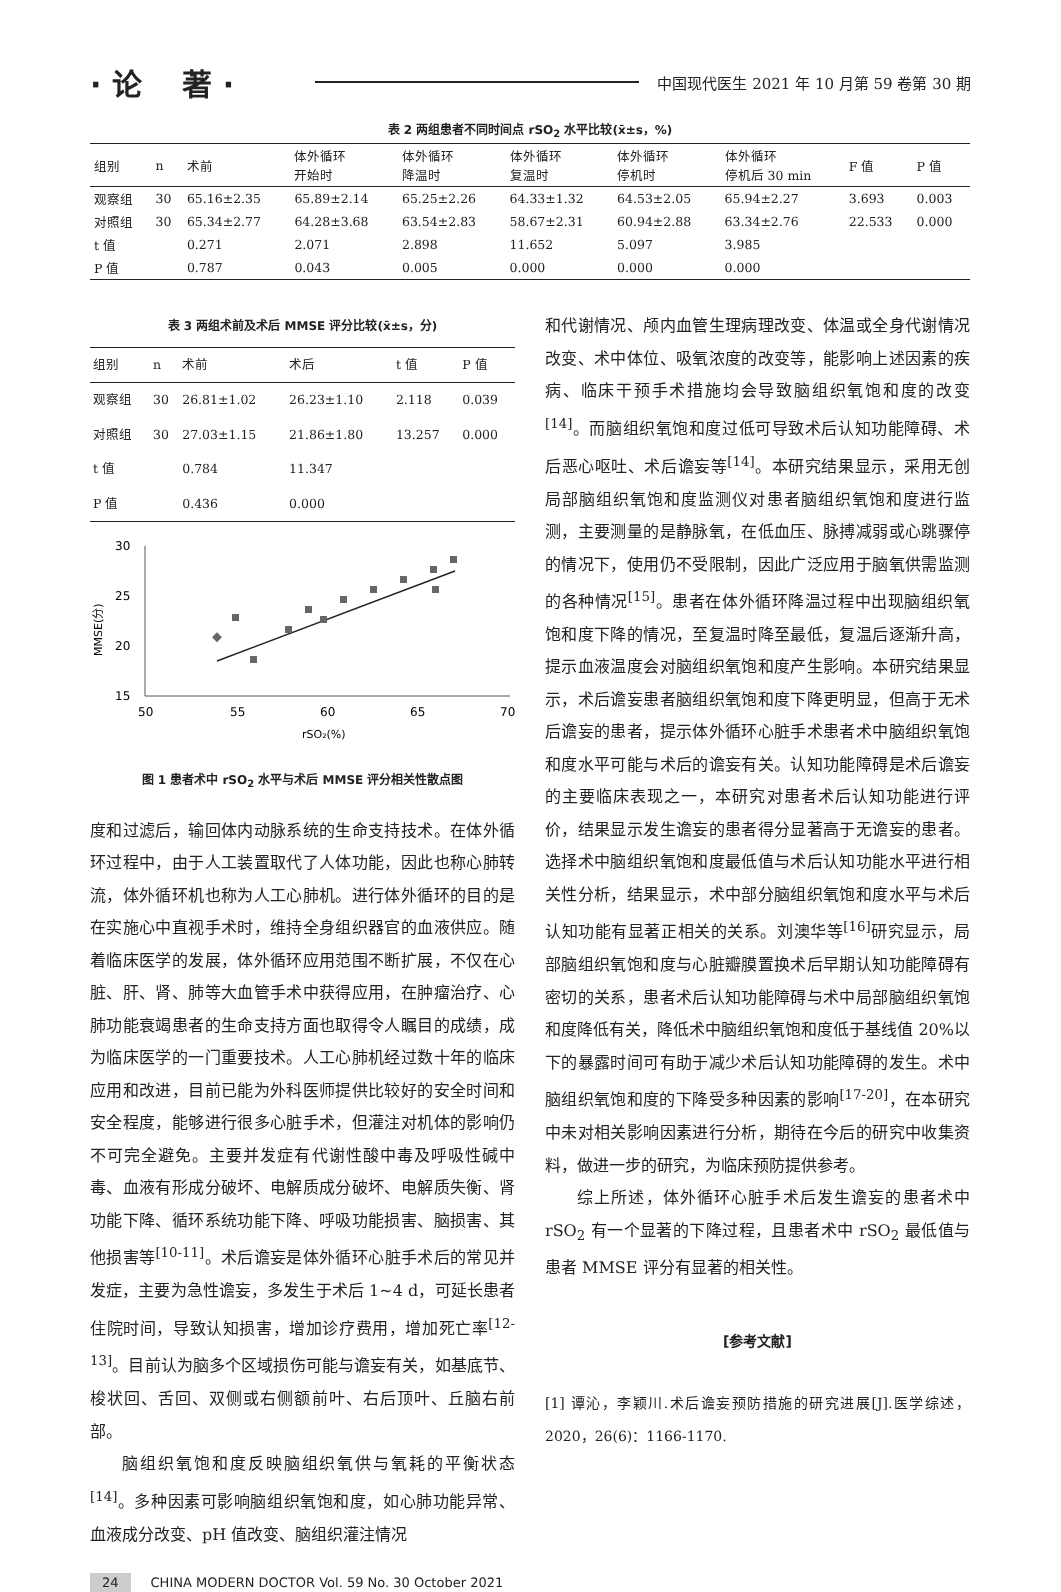· 论　 著 ·
中国现代医生 2021 年 10 月第 59 卷第 30 期
表 2 两组患者不同时间点 rSO<sub>2</sub> 水平比较(x̄±s，%)
| 组别 | n | 术前 | 体外循环 开始时 | 体外循环 降温时 | 体外循环 复温时 | 体外循环 停机时 | 体外循环 停机后 30 min | F 值 | P 值 |
| --- | --- | --- | --- | --- | --- | --- | --- | --- | --- |
| 观察组 | 30 | 65.16±2.35 | 65.89±2.14 | 65.25±2.26 | 64.33±1.32 | 64.53±2.05 | 65.94±2.27 | 3.693 | 0.003 |
| 对照组 | 30 | 65.34±2.77 | 64.28±3.68 | 63.54±2.83 | 58.67±2.31 | 60.94±2.88 | 63.34±2.76 | 22.533 | 0.000 |
| t 值 | | 0.271 | 2.071 | 2.898 | 11.652 | 5.097 | 3.985 | | |
| P 值 | | 0.787 | 0.043 | 0.005 | 0.000 | 0.000 | 0.000 | | |
表 3 两组术前及术后 MMSE 评分比较(x̄±s，分)
| 组别 | n | 术前 | 术后 | t 值 | P 值 |
| --- | --- | --- | --- | --- | --- |
| 观察组 | 30 | 26.81±1.02 | 26.23±1.10 | 2.118 | 0.039 |
| 对照组 | 30 | 27.03±1.15 | 21.86±1.80 | 13.257 | 0.000 |
| t 值 | | 0.784 | 11.347 | | |
| P 值 | | 0.436 | 0.000 | | |
30
25
20
15
50
55
60
65
70
rSO₂(%)
MMSE(分)
图 1 患者术中 rSO<sub>2</sub> 水平与术后 MMSE 评分相关性散点图
度和过滤后，输回体内动脉系统的生命支持技术。在体外循环过程中，由于人工装置取代了人体功能，因此也称心肺转流，体外循环机也称为人工心肺机。进行体外循环的目的是在实施心中直视手术时，维持全身组织器官的血液供应。随着临床医学的发展，体外循环应用范围不断扩展，不仅在心脏、肝、肾、肺等大血管手术中获得应用，在肿瘤治疗、心肺功能衰竭患者的生命支持方面也取得令人瞩目的成绩，成为临床医学的一门重要技术。人工心肺机经过数十年的临床应用和改进，目前已能为外科医师提供比较好的安全时间和安全程度，能够进行很多心脏手术，但灌注对机体的影响仍不可完全避免。主要并发症有代谢性酸中毒及呼吸性碱中毒、血液有形成分破坏、电解质成分破坏、电解质失衡、肾功能下降、循环系统功能下降、呼吸功能损害、脑损害、其他损害等<sup>[10-11]</sup>。术后谵妄是体外循环心脏手术后的常见并发症，主要为急性谵妄，多发生于术后 1~4 d，可延长患者住院时间，导致认知损害，增加诊疗费用，增加死亡率<sup>[12-13]</sup>。目前认为脑多个区域损伤可能与谵妄有关，如基底节、梭状回、舌回、双侧或右侧额前叶、右后顶叶、丘脑右前部。
脑组织氧饱和度反映脑组织氧供与氧耗的平衡状态<sup>[14]</sup>。多种因素可影响脑组织氧饱和度，如心肺功能异常、血液成分改变、pH 值改变、脑组织灌注情况
和代谢情况、颅内血管生理病理改变、体温或全身代谢情况改变、术中体位、吸氧浓度的改变等，能影响上述因素的疾病、临床干预手术措施均会导致脑组织氧饱和度的改变<sup>[14]</sup>。而脑组织氧饱和度过低可导致术后认知功能障碍、术后恶心呕吐、术后谵妄等<sup>[14]</sup>。本研究结果显示，采用无创局部脑组织氧饱和度监测仪对患者脑组织氧饱和度进行监测，主要测量的是静脉氧，在低血压、脉搏减弱或心跳骤停的情况下，使用仍不受限制，因此广泛应用于脑氧供需监测的各种情况<sup>[15]</sup>。患者在体外循环降温过程中出现脑组织氧饱和度下降的情况，至复温时降至最低，复温后逐渐升高，提示血液温度会对脑组织氧饱和度产生影响。本研究结果显示，术后谵妄患者脑组织氧饱和度下降更明显，但高于无术后谵妄的患者，提示体外循环心脏手术患者术中脑组织氧饱和度水平可能与术后的谵妄有关。认知功能障碍是术后谵妄的主要临床表现之一，本研究对患者术后认知功能进行评价，结果显示发生谵妄的患者得分显著高于无谵妄的患者。选择术中脑组织氧饱和度最低值与术后认知功能水平进行相关性分析，结果显示，术中部分脑组织氧饱和度水平与术后认知功能有显著正相关的关系。刘澳华等<sup>[16]</sup>研究显示，局部脑组织氧饱和度与心脏瓣膜置换术后早期认知功能障碍有密切的关系，患者术后认知功能障碍与术中局部脑组织氧饱和度降低有关，降低术中脑组织氧饱和度低于基线值 20%以下的暴露时间可有助于减少术后认知功能障碍的发生。术中脑组织氧饱和度的下降受多种因素的影响<sup>[17-20]</sup>，在本研究中未对相关影响因素进行分析，期待在今后的研究中收集资料，做进一步的研究，为临床预防提供参考。
综上所述，体外循环心脏手术后发生谵妄的患者术中 rSO<sub>2</sub> 有一个显著的下降过程，且患者术中 rSO<sub>2</sub> 最低值与患者 MMSE 评分有显著的相关性。
[参考文献]
[1] 谭沁，李颖川.术后谵妄预防措施的研究进展[J].医学综述，2020，26(6)：1166-1170.
24 CHINA MODERN DOCTOR Vol. 59 No. 30 October 2021